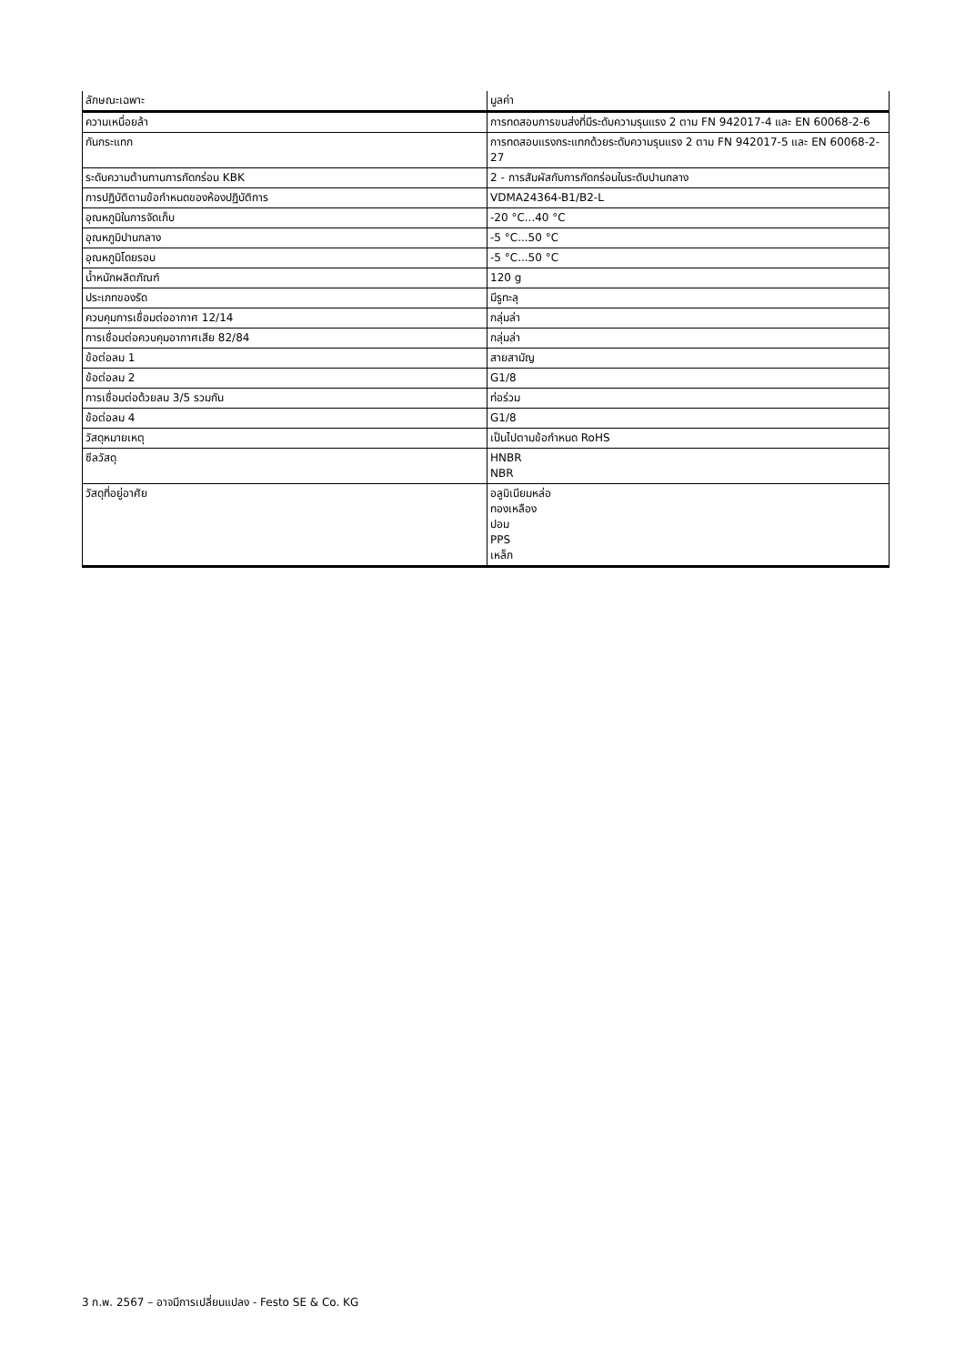| ลักษณะเฉพาะ | มูลค่า |
| --- | --- |
| ความเหนื่อยล้า | การทดสอบการขนส่งที่มีระดับความรุนแรง 2 ตาม FN 942017-4 และ EN 60068-2-6 |
| กันกระแทก | การทดสอบแรงกระแทกด้วยระดับความรุนแรง 2 ตาม FN 942017-5 และ EN 60068-2-27 |
| ระดับความต้านทานการกัดกร่อน KBK | 2 - การสัมผัสกับการกัดกร่อนในระดับปานกลาง |
| การปฏิบัติตามข้อกำหนดของห้องปฏิบัติการ | VDMA24364-B1/B2-L |
| อุณหภูมิในการจัดเก็บ | -20 °C...40 °C |
| อุณหภูมิปานกลาง | -5 °C...50 °C |
| อุณหภูมิโดยรอบ | -5 °C...50 °C |
| น้ำหนักผลิตภัณฑ์ | 120 g |
| ประเภทของรัด | มีรูทะลุ |
| ควบคุมการเชื่อมต่ออากาศ 12/14 | กลุ่มล่า |
| การเชื่อมต่อควบคุมอากาศเสีย 82/84 | กลุ่มล่า |
| ข้อต่อลม 1 | สายสามัญ |
| ข้อต่อลม 2 | G1/8 |
| การเชื่อมต่อด้วยลม 3/5 รวมกัน | ท่อร่วม |
| ข้อต่อลม 4 | G1/8 |
| วัสดุหมายเหตุ | เป็นไปตามข้อกำหนด RoHS |
| ซีลวัสดุ | HNBR NBR |
| วัสดุที่อยู่อาศัย | อลูมิเนียมหล่อ ทองเหลือง ปอม PPS เหล็ก |
3 ก.พ. 2567 – อาจมีการเปลี่ยนแปลง - Festo SE & Co. KG